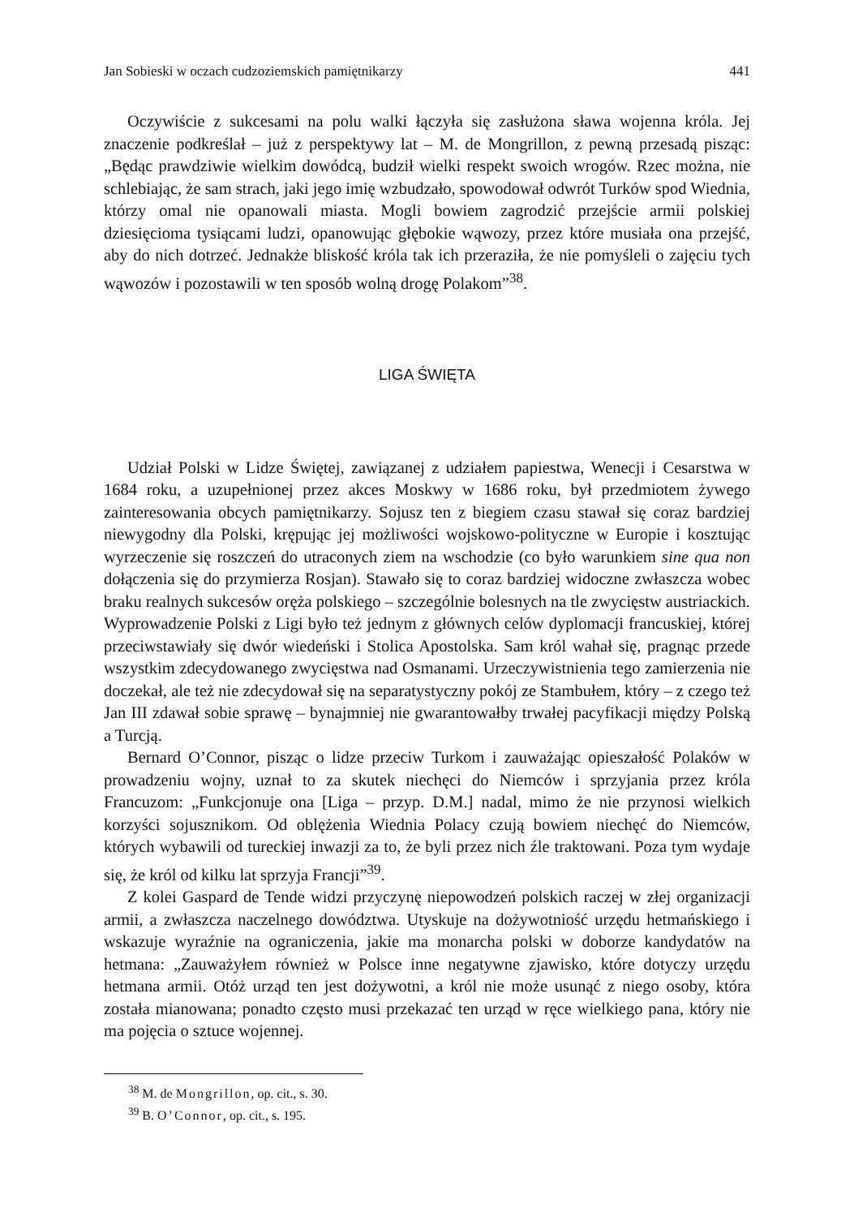Jan Sobieski w oczach cudzoziemskich pamiętnikarzy 441
Oczywiście z sukcesami na polu walki łączyła się zasłużona sława wojenna króla. Jej znaczenie podkreślał – już z perspektywy lat – M. de Mongrillon, z pewną przesadą pisząc: „Będąc prawdziwie wielkim dowódcą, budził wielki respekt swoich wrogów. Rzec można, nie schlebiając, że sam strach, jaki jego imię wzbudzało, spowodował odwrót Turków spod Wiednia, którzy omal nie opanowali miasta. Mogli bowiem zagrodzić przejście armii polskiej dziesięcioma tysiącami ludzi, opanowując głębokie wąwozy, przez które musiała ona przejść, aby do nich dotrzeć. Jednakże bliskość króla tak ich przeraziła, że nie pomyśleli o zajęciu tych wąwozów i pozostawili w ten sposób wolną drogę Polakom”<sup>38</sup>.
LIGA ŚWIĘTA
Udział Polski w Lidze Świętej, zawiązanej z udziałem papiestwa, Wenecji i Cesarstwa w 1684 roku, a uzupełnionej przez akces Moskwy w 1686 roku, był przedmiotem żywego zainteresowania obcych pamiętnikarzy. Sojusz ten z biegiem czasu stawał się coraz bardziej niewygodny dla Polski, krępując jej możliwości wojskowo-polityczne w Europie i kosztując wyrzeczenie się roszczeń do utraconych ziem na wschodzie (co było warunkiem sine qua non dołączenia się do przymierza Rosjan). Stawało się to coraz bardziej widoczne zwłaszcza wobec braku realnych sukcesów oręża polskiego – szczególnie bolesnych na tle zwycięstw austriackich. Wyprowadzenie Polski z Ligi było też jednym z głównych celów dyplomacji francuskiej, której przeciwstawiały się dwór wiedeński i Stolica Apostolska. Sam król wahał się, pragnąc przede wszystkim zdecydowanego zwycięstwa nad Osmanami. Urzeczywistnienia tego zamierzenia nie doczekał, ale też nie zdecydował się na separatystyczny pokój ze Stambułem, który – z czego też Jan III zdawał sobie sprawę – bynajmniej nie gwarantowałby trwałej pacyfikacji między Polską a Turcją.
Bernard O’Connor, pisząc o lidze przeciw Turkom i zauważając opieszałość Polaków w prowadzeniu wojny, uznał to za skutek niechęci do Niemców i sprzyjania przez króla Francuzom: „Funkcjonuje ona [Liga – przyp. D.M.] nadal, mimo że nie przynosi wielkich korzyści sojusznikom. Od oblężenia Wiednia Polacy czują bowiem niechęć do Niemców, których wybawili od tureckiej inwazji za to, że byli przez nich źle traktowani. Poza tym wydaje się, że król od kilku lat sprzyja Francji”<sup>39</sup>.
Z kolei Gaspard de Tende widzi przyczynę niepowodzeń polskich raczej w złej organizacji armii, a zwłaszcza naczelnego dowództwa. Utyskuje na dożywotniość urzędu hetmańskiego i wskazuje wyraźnie na ograniczenia, jakie ma monarcha polski w doborze kandydatów na hetmana: „Zauważyłem również w Polsce inne negatywne zjawisko, które dotyczy urzędu hetmana armii. Otóż urząd ten jest dożywotni, a król nie może usunąć z niego osoby, która została mianowana; ponadto często musi przekazać ten urząd w ręce wielkiego pana, który nie ma pojęcia o sztuce wojennej.
<sup>38</sup> M. de Mongrillon, op. cit., s. 30.
<sup>39</sup> B. O’Connor, op. cit., s. 195.